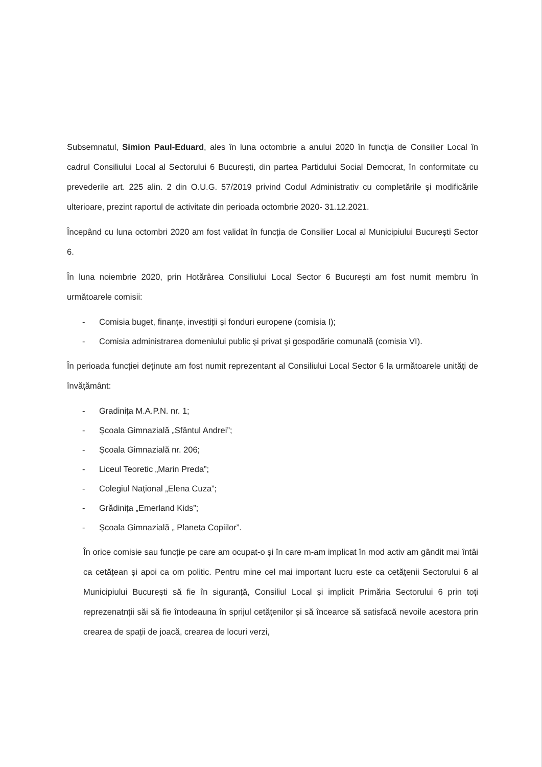Subsemnatul, Simion Paul-Eduard, ales în luna octombrie a anului 2020 în funcția de Consilier Local în cadrul Consiliului Local al Sectorului 6 București, din partea Partidului Social Democrat, în conformitate cu prevederile art. 225 alin. 2 din O.U.G. 57/2019 privind Codul Administrativ cu completările și modificările ulterioare, prezint raportul de activitate din perioada octombrie 2020- 31.12.2021.
Începând cu luna octombri 2020 am fost validat în funcția de Consilier Local al Municipiului București Sector 6.
În luna noiembrie 2020, prin Hotărârea Consiliului Local Sector 6 București am fost numit membru în următoarele comisii:
- Comisia buget, finanţe, investiții și fonduri europene (comisia I);
- Comisia administrarea domeniului public şi privat şi gospodărie comunală (comisia VI).
În perioada funcției deținute am fost numit reprezentant al Consiliului Local Sector 6 la următoarele unități de învățământ:
- Gradinița M.A.P.N. nr. 1;
- Școala Gimnazială „Sfântul Andrei”;
- Școala Gimnazială nr. 206;
- Liceul Teoretic „Marin Preda”;
- Colegiul Național „Elena Cuza”;
- Grădinița „Emerland Kids”;
- Școala Gimnazială „ Planeta Copiilor”.
În orice comisie sau funcție pe care am ocupat-o și în care m-am implicat în mod activ am gândit mai întâi ca cetățean și apoi ca om politic. Pentru mine cel mai important lucru este ca cetățenii Sectorului 6 al Municipiului București să fie în siguranță, Consiliul Local și implicit Primăria Sectorului 6 prin toți reprezenatnții săi să fie întodeauna în sprijul cetățenilor și să încearce să satisfacă nevoile acestora prin crearea de spații de joacă, crearea de locuri verzi,